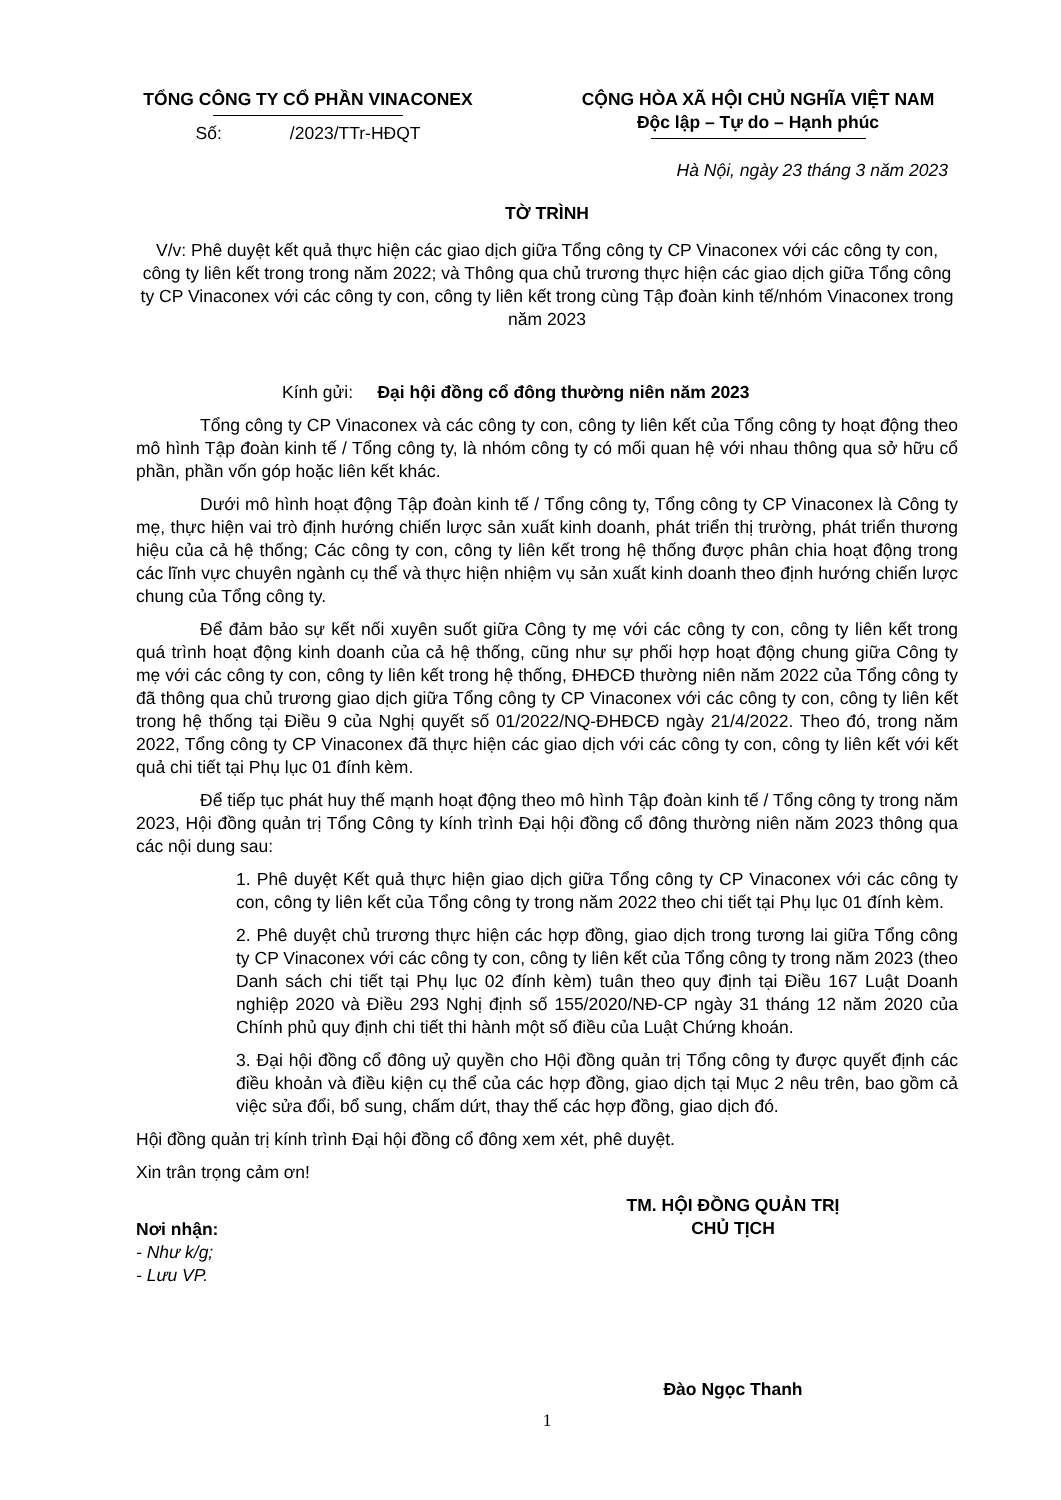TỔNG CÔNG TY CỔ PHẦN VINACONEX
Số: /2023/TTr-HĐQT
CỘNG HÒA XÃ HỘI CHỦ NGHĨA VIỆT NAM
Độc lập – Tự do – Hạnh phúc
Hà Nội, ngày 23 tháng 3 năm 2023
TỜ TRÌNH
V/v: Phê duyệt kết quả thực hiện các giao dịch giữa Tổng công ty CP Vinaconex với các công ty con, công ty liên kết trong trong năm 2022; và Thông qua chủ trương thực hiện các giao dịch giữa Tổng công ty CP Vinaconex với các công ty con, công ty liên kết trong cùng Tập đoàn kinh tế/nhóm Vinaconex trong năm 2023
Kính gửi: Đại hội đồng cổ đông thường niên năm 2023
Tổng công ty CP Vinaconex và các công ty con, công ty liên kết của Tổng công ty hoạt động theo mô hình Tập đoàn kinh tế / Tổng công ty, là nhóm công ty có mối quan hệ với nhau thông qua sở hữu cổ phần, phần vốn góp hoặc liên kết khác.
Dưới mô hình hoạt động Tập đoàn kinh tế / Tổng công ty, Tổng công ty CP Vinaconex là Công ty mẹ, thực hiện vai trò định hướng chiến lược sản xuất kinh doanh, phát triển thị trường, phát triển thương hiệu của cả hệ thống; Các công ty con, công ty liên kết trong hệ thống được phân chia hoạt động trong các lĩnh vực chuyên ngành cụ thể và thực hiện nhiệm vụ sản xuất kinh doanh theo định hướng chiến lược chung của Tổng công ty.
Để đảm bảo sự kết nối xuyên suốt giữa Công ty mẹ với các công ty con, công ty liên kết trong quá trình hoạt động kinh doanh của cả hệ thống, cũng như sự phối hợp hoạt động chung giữa Công ty mẹ với các công ty con, công ty liên kết trong hệ thống, ĐHĐCĐ thường niên năm 2022 của Tổng công ty đã thông qua chủ trương giao dịch giữa Tổng công ty CP Vinaconex với các công ty con, công ty liên kết trong hệ thống tại Điều 9 của Nghị quyết số 01/2022/NQ-ĐHĐCĐ ngày 21/4/2022. Theo đó, trong năm 2022, Tổng công ty CP Vinaconex đã thực hiện các giao dịch với các công ty con, công ty liên kết với kết quả chi tiết tại Phụ lục 01 đính kèm.
Để tiếp tục phát huy thế mạnh hoạt động theo mô hình Tập đoàn kinh tế / Tổng công ty trong năm 2023, Hội đồng quản trị Tổng Công ty kính trình Đại hội đồng cổ đông thường niên năm 2023 thông qua các nội dung sau:
1. Phê duyệt Kết quả thực hiện giao dịch giữa Tổng công ty CP Vinaconex với các công ty con, công ty liên kết của Tổng công ty trong năm 2022 theo chi tiết tại Phụ lục 01 đính kèm.
2. Phê duyệt chủ trương thực hiện các hợp đồng, giao dịch trong tương lai giữa Tổng công ty CP Vinaconex với các công ty con, công ty liên kết của Tổng công ty trong năm 2023 (theo Danh sách chi tiết tại Phụ lục 02 đính kèm) tuân theo quy định tại Điều 167 Luật Doanh nghiệp 2020 và Điều 293 Nghị định số 155/2020/NĐ-CP ngày 31 tháng 12 năm 2020 của Chính phủ quy định chi tiết thi hành một số điều của Luật Chứng khoán.
3. Đại hội đồng cổ đông uỷ quyền cho Hội đồng quản trị Tổng công ty được quyết định các điều khoản và điều kiện cụ thể của các hợp đồng, giao dịch tại Mục 2 nêu trên, bao gồm cả việc sửa đổi, bổ sung, chấm dứt, thay thế các hợp đồng, giao dịch đó.
Hội đồng quản trị kính trình Đại hội đồng cổ đông xem xét, phê duyệt.
Xin trân trọng cảm ơn!
Nơi nhận:
- Như k/g;
- Lưu VP.
TM. HỘI ĐỒNG QUẢN TRỊ
CHỦ TỊCH
Đào Ngọc Thanh
1